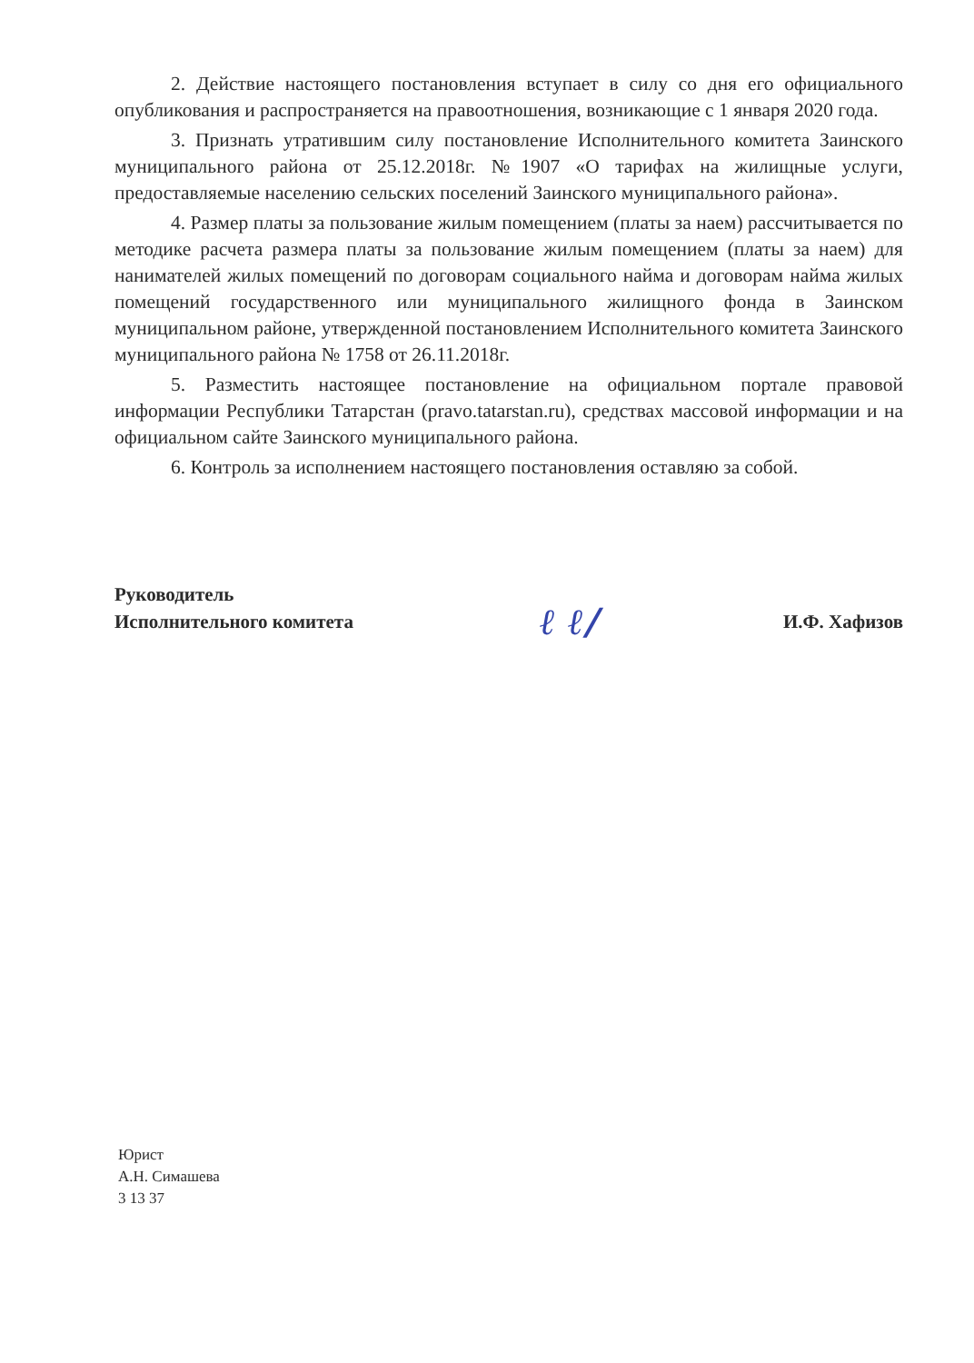2. Действие настоящего постановления вступает в силу со дня его официального опубликования и распространяется на правоотношения, возникающие с 1 января 2020 года.
3. Признать утратившим силу постановление Исполнительного комитета Заинского муниципального района от 25.12.2018г. №1907 «О тарифах на жилищные услуги, предоставляемые населению сельских поселений Заинского муниципального района».
4. Размер платы за пользование жилым помещением (платы за наем) рассчитывается по методике расчета размера платы за пользование жилым помещением (платы за наем) для нанимателей жилых помещений по договорам социального найма и договорам найма жилых помещений государственного или муниципального жилищного фонда в Заинском муниципальном районе, утвержденной постановлением Исполнительного комитета Заинского муниципального района № 1758 от 26.11.2018г.
5. Разместить настоящее постановление на официальном портале правовой информации Республики Татарстан (pravo.tatarstan.ru), средствах массовой информации и на официальном сайте Заинского муниципального района.
6. Контроль за исполнением настоящего постановления оставляю за собой.
Руководитель
Исполнительного комитета
ℓ ℓ/
И.Ф. Хафизов
Юрист
А.Н. Симашева
3 13 37